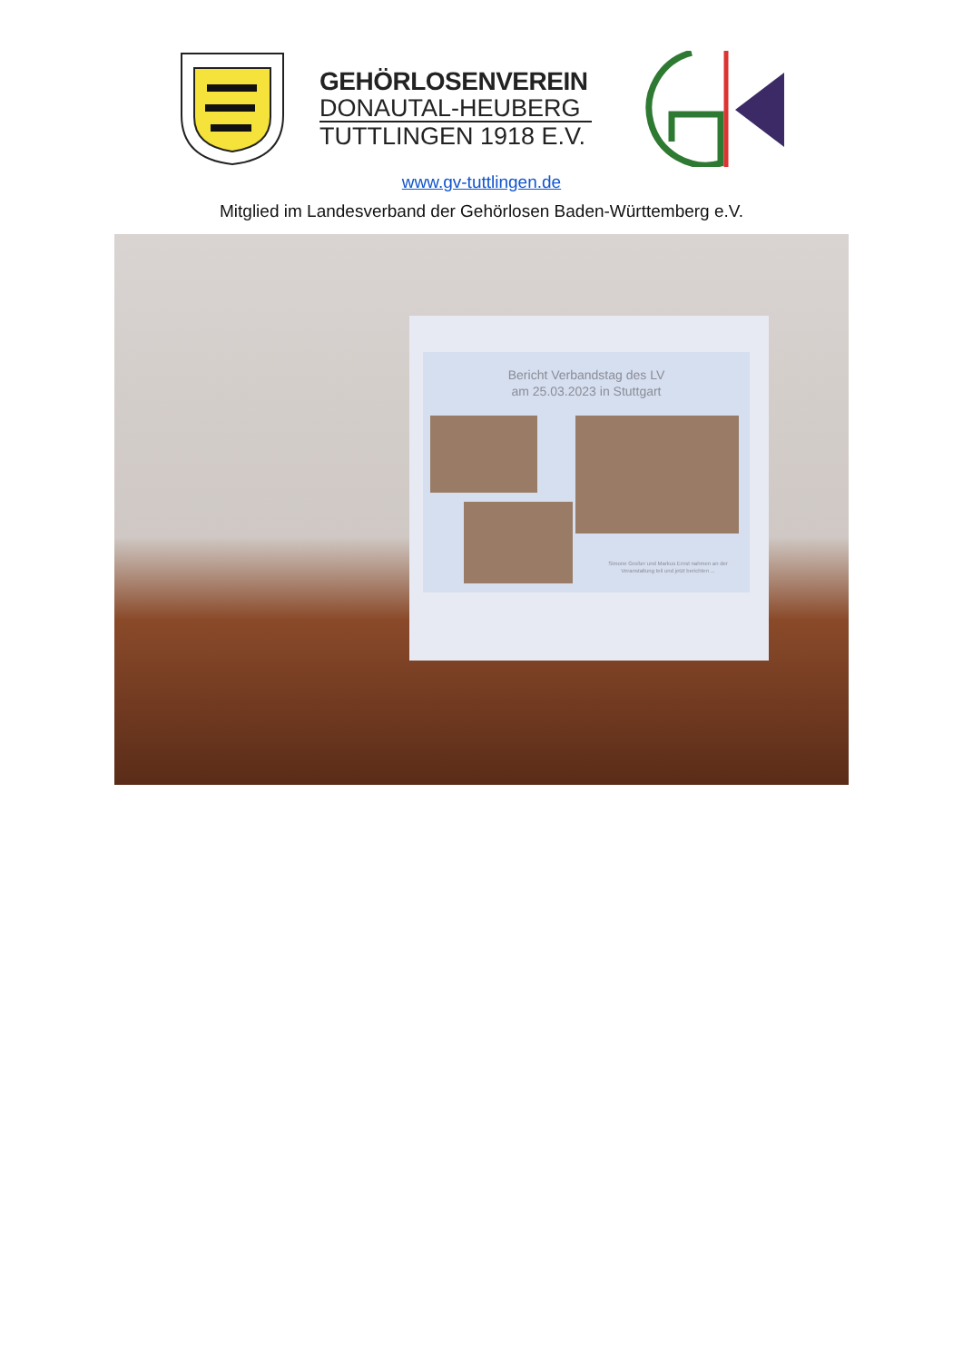GEHÖRLOSENVEREIN
DONAUTAL-HEUBERG
TUTTLINGEN 1918 E.V.
www.gv-tuttlingen.de
Mitglied im Landesverband der Gehörlosen Baden-Württemberg e.V.
Bericht Verbandstag des LV
am 25.03.2023 in Stuttgart
Simone Großer und Markus Ernst nahmen an der Veranstaltung teil und jetzt berichten ...